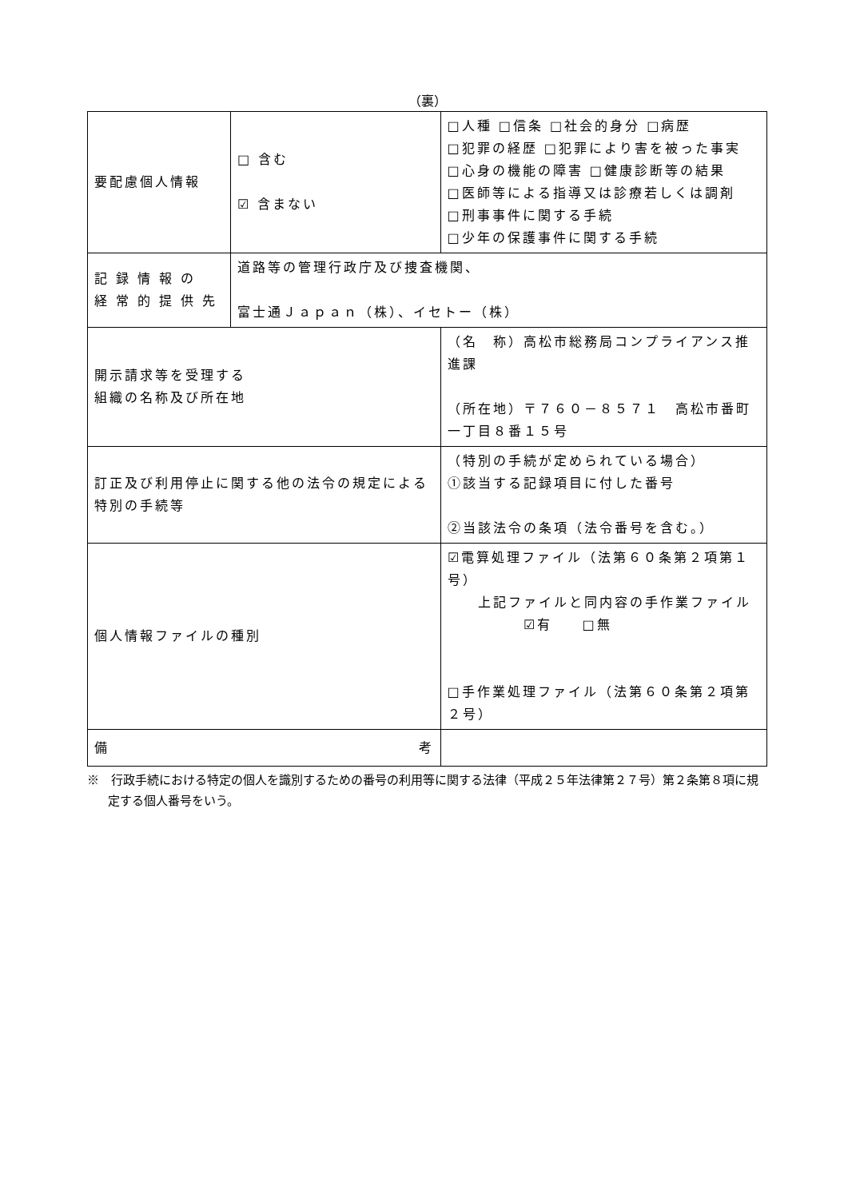（裏）
| 要配慮個人情報 | □ 含む ☑ 含まない | | □人種 □信条 □社会的身分 □病歴 □犯罪の経歴 □犯罪により害を被った事実 □心身の機能の障害 □健康診断等の結果 □医師等による指導又は診療若しくは調剤 □刑事事件に関する手続 □少年の保護事件に関する手続 |
| 記 録 情 報 の 経 常 的 提 供 先 | 道路等の管理行政庁及び捜査機関、 富士通Ｊａｐａｎ（株）、イセトー（株） | | |
| 開示請求等を受理する 組織の名称及び所在地 | | （名 称）高松市総務局コンプライアンス推進課 （所在地）〒７６０－８５７１ 高松市番町一丁目８番１５号 | |
| 訂正及び利用停止に関する他の法令の規定による特別の手続等 | | （特別の手続が定められている場合） ①該当する記録項目に付した番号 ②当該法令の条項（法令番号を含む。） | |
| 個人情報ファイルの種別 | | ☑電算処理ファイル（法第６０条第２項第１号） 上記ファイルと同内容の手作業ファイル ☑有 □無 □手作業処理ファイル（法第６０条第２項第２号） | |
| 備 考 | | | |
※　行政手続における特定の個人を識別するための番号の利用等に関する法律（平成２５年法律第２７号）第２条第８項に規定する個人番号をいう。